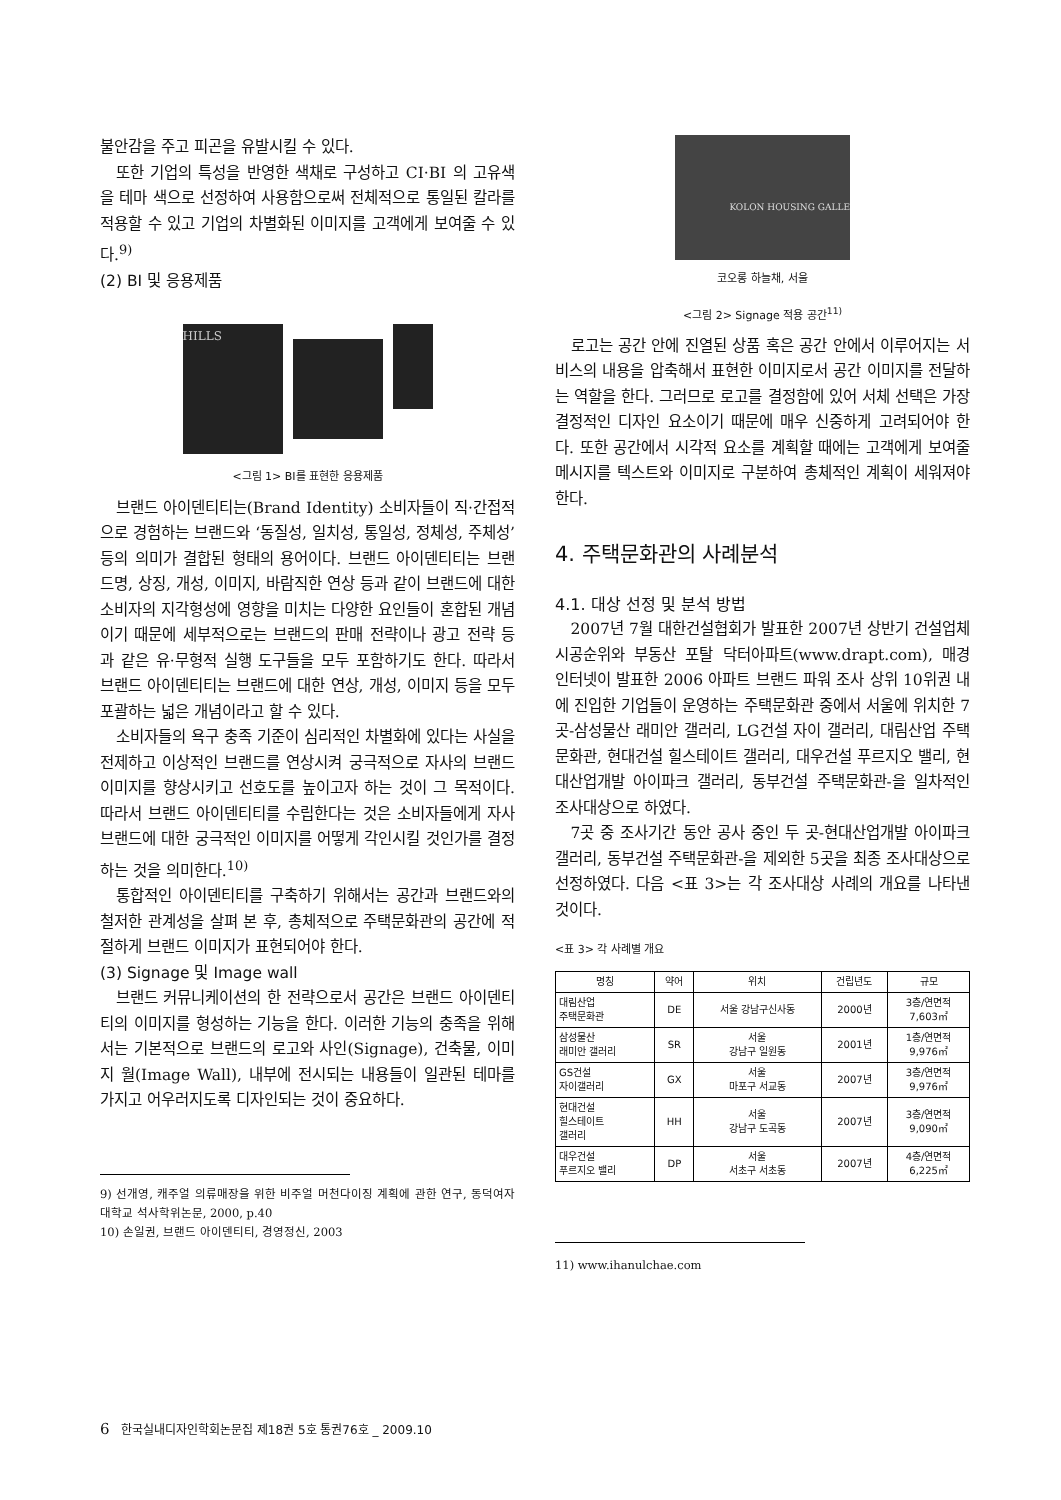불안감을 주고 피곤을 유발시킬 수 있다.
또한 기업의 특성을 반영한 색채로 구성하고 CI·BI 의 고유색을 테마 색으로 선정하여 사용함으로써 전체적으로 통일된 칼라를 적용할 수 있고 기업의 차별화된 이미지를 고객에게 보여줄 수 있다.<sup>9)</sup>
(2) BI 및 응용제품
HILLS
<그림 1> BI를 표현한 응용제품
브랜드 아이덴티티는(Brand Identity) 소비자들이 직·간접적으로 경험하는 브랜드와 ‘동질성, 일치성, 통일성, 정체성, 주체성’ 등의 의미가 결합된 형태의 용어이다. 브랜드 아이덴티티는 브랜드명, 상징, 개성, 이미지, 바람직한 연상 등과 같이 브랜드에 대한 소비자의 지각형성에 영향을 미치는 다양한 요인들이 혼합된 개념이기 때문에 세부적으로는 브랜드의 판매 전략이나 광고 전략 등과 같은 유·무형적 실행 도구들을 모두 포함하기도 한다. 따라서 브랜드 아이덴티티는 브랜드에 대한 연상, 개성, 이미지 등을 모두 포괄하는 넓은 개념이라고 할 수 있다.
소비자들의 욕구 충족 기준이 심리적인 차별화에 있다는 사실을 전제하고 이상적인 브랜드를 연상시켜 궁극적으로 자사의 브랜드 이미지를 향상시키고 선호도를 높이고자 하는 것이 그 목적이다. 따라서 브랜드 아이덴티티를 수립한다는 것은 소비자들에게 자사 브랜드에 대한 궁극적인 이미지를 어떻게 각인시킬 것인가를 결정하는 것을 의미한다.<sup>10)</sup>
통합적인 아이덴티티를 구축하기 위해서는 공간과 브랜드와의 철저한 관계성을 살펴 본 후, 총체적으로 주택문화관의 공간에 적절하게 브랜드 이미지가 표현되어야 한다.
(3) Signage 및 Image wall
브랜드 커뮤니케이션의 한 전략으로서 공간은 브랜드 아이덴티티의 이미지를 형성하는 기능을 한다. 이러한 기능의 충족을 위해서는 기본적으로 브랜드의 로고와 사인(Signage), 건축물, 이미지 월(Image Wall), 내부에 전시되는 내용들이 일관된 테마를 가지고 어우러지도록 디자인되는 것이 중요하다.
9) 선개영, 캐주얼 의류매장을 위한 비주얼 머천다이징 계획에 관한 연구, 동덕여자대학교 석사학위논문, 2000, p.40
10) 손일권, 브랜드 아이덴티티, 경영정신, 2003
KOLON HOUSING GALLE
코오롱 하늘채, 서울
<그림 2> Signage 적용 공간<sup>11)</sup>
로고는 공간 안에 진열된 상품 혹은 공간 안에서 이루어지는 서비스의 내용을 압축해서 표현한 이미지로서 공간 이미지를 전달하는 역할을 한다. 그러므로 로고를 결정함에 있어 서체 선택은 가장 결정적인 디자인 요소이기 때문에 매우 신중하게 고려되어야 한다. 또한 공간에서 시각적 요소를 계획할 때에는 고객에게 보여줄 메시지를 텍스트와 이미지로 구분하여 총체적인 계획이 세워져야 한다.
4. 주택문화관의 사례분석
4.1. 대상 선정 및 분석 방법
2007년 7월 대한건설협회가 발표한 2007년 상반기 건설업체 시공순위와 부동산 포탈 닥터아파트(www.drapt.com), 매경 인터넷이 발표한 2006 아파트 브랜드 파워 조사 상위 10위권 내에 진입한 기업들이 운영하는 주택문화관 중에서 서울에 위치한 7곳-삼성물산 래미안 갤러리, LG건설 자이 갤러리, 대림산업 주택문화관, 현대건설 힐스테이트 갤러리, 대우건설 푸르지오 밸리, 현대산업개발 아이파크 갤러리, 동부건설 주택문화관-을 일차적인 조사대상으로 하였다.
7곳 중 조사기간 동안 공사 중인 두 곳-현대산업개발 아이파크 갤러리, 동부건설 주택문화관-을 제외한 5곳을 최종 조사대상으로 선정하였다. 다음 <표 3>는 각 조사대상 사례의 개요를 나타낸 것이다.
<표 3> 각 사례별 개요
| 명칭 | 약어 | 위치 | 건립년도 | 규모 |
| --- | --- | --- | --- | --- |
| 대림산업 주택문화관 | DE | 서울 강남구신사동 | 2000년 | 3층/연면적 7,603㎡ |
| 삼성물산 래미안 갤러리 | SR | 서울 강남구 일원동 | 2001년 | 1층/연면적 9,976㎡ |
| GS건설 자이갤러리 | GX | 서울 마포구 서교동 | 2007년 | 3층/연면적 9,976㎡ |
| 현대건설 힐스테이트 갤러리 | HH | 서울 강남구 도곡동 | 2007년 | 3층/연면적 9,090㎡ |
| 대우건설 푸르지오 밸리 | DP | 서울 서초구 서초동 | 2007년 | 4층/연면적 6,225㎡ |
11) www.ihanulchae.com
6 한국실내디자인학회논문집 제18권 5호 통권76호 _ 2009.10